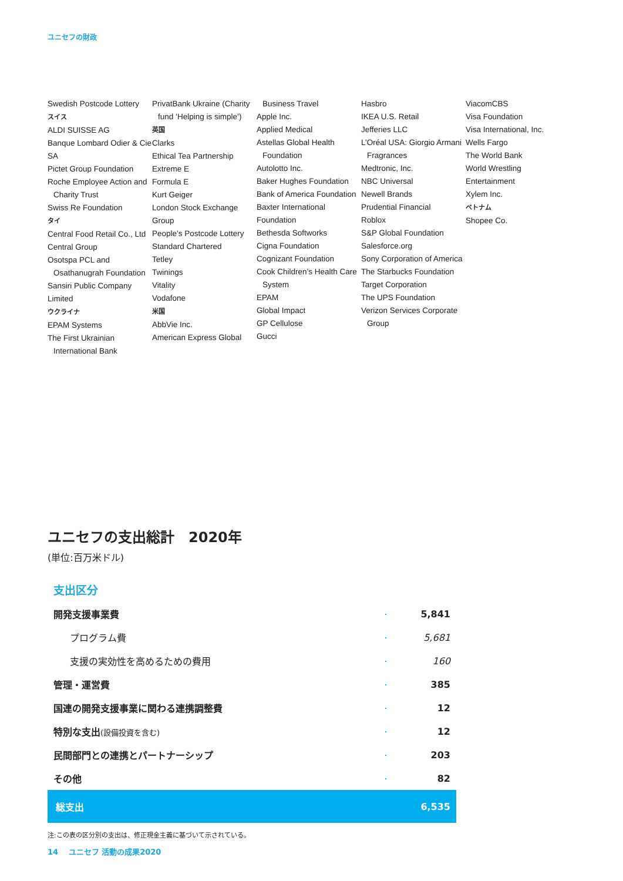ユニセフの財政
Swedish Postcode Lottery
スイス
ALDI SUISSE AG
Banque Lombard Odier & Cie SA
Pictet Group Foundation
Roche Employee Action and
Charity Trust
Swiss Re Foundation
タイ
Central Food Retail Co., Ltd
Central Group
Osotspa PCL and
Osathanugrah Foundation
Sansiri Public Company Limited
ウクライナ
EPAM Systems
The First Ukrainian
International Bank
PrivatBank Ukraine (Charity
fund ‘Helping is simple’)
英国
Clarks
Ethical Tea Partnership
Extreme E
Formula E
Kurt Geiger
London Stock Exchange Group
People’s Postcode Lottery
Standard Chartered
Tetley
Twinings
Vitality
Vodafone
米国
AbbVie Inc.
American Express Global
Business Travel
Apple Inc.
Applied Medical
Astellas Global Health
Foundation
Autolotto Inc.
Baker Hughes Foundation
Bank of America Foundation
Baxter International Foundation
Bethesda Softworks
Cigna Foundation
Cognizant Foundation
Cook Children’s Health Care
System
EPAM
Global Impact
GP Cellulose
Gucci
Hasbro
IKEA U.S. Retail
Jefferies LLC
L’Oréal USA: Giorgio Armani
Fragrances
Medtronic, Inc.
NBC Universal
Newell Brands
Prudential Financial
Roblox
S&P Global Foundation
Salesforce.org
Sony Corporation of America
The Starbucks Foundation
Target Corporation
The UPS Foundation
Verizon Services Corporate
Group
ViacomCBS
Visa Foundation
Visa International, Inc.
Wells Fargo
The World Bank
World Wrestling Entertainment
Xylem Inc.
ベトナム
Shopee Co.
ユニセフの支出総計　2020年
(単位:百万米ドル)
支出区分
| 開発支援事業費 | | 5,841 |
| プログラム費 | | 5,681 |
| 支援の実効性を高めるための費用 | | 160 |
| 管理・運営費 | | 385 |
| 国連の開発支援事業に関わる連携調整費 | | 12 |
| 特別な支出 (設備投資を含む) | | 12 |
| 民間部門との連携とパートナーシップ | | 203 |
| その他 | | 82 |
| 総支出 | | 6,535 |
注:この表の区分別の支出は、修正現金主義に基づいて示されている。
14　 ユニセフ 活動の成果2020